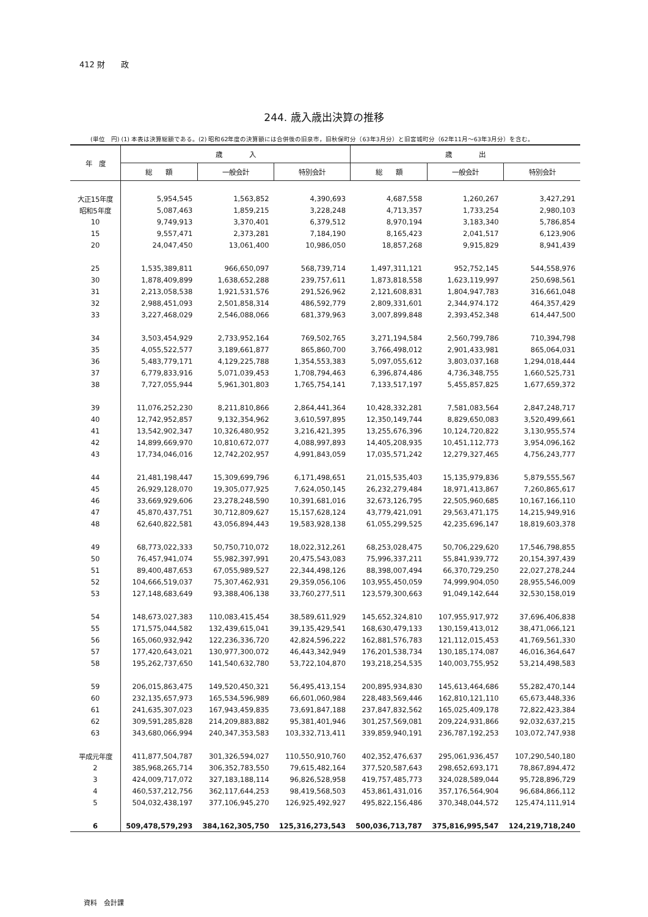412 財　　政
244. 歳入歳出決算の推移
(単位　円) (1) 本表は決算総額である。(2) 昭和62年度の決算額には合併後の旧泉市，旧秋保町分（63年3月分）と旧宮城町分（62年11月～63年3月分）を含む。
| 年 度 | 歳 入 | | | 歳 出 | | |
| --- | --- | --- | --- | --- | --- | --- |
| | 総 額 | 一般会計 | 特別会計 | 総 額 | 一般会計 | 特別会計 |
| 大正15年度 | 5,954,545 | 1,563,852 | 4,390,693 | 4,687,558 | 1,260,267 | 3,427,291 |
| 昭和5年度 | 5,087,463 | 1,859,215 | 3,228,248 | 4,713,357 | 1,733,254 | 2,980,103 |
| 10 | 9,749,913 | 3,370,401 | 6,379,512 | 8,970,194 | 3,183,340 | 5,786,854 |
| 15 | 9,557,471 | 2,373,281 | 7,184,190 | 8,165,423 | 2,041,517 | 6,123,906 |
| 20 | 24,047,450 | 13,061,400 | 10,986,050 | 18,857,268 | 9,915,829 | 8,941,439 |
| 25 | 1,535,389,811 | 966,650,097 | 568,739,714 | 1,497,311,121 | 952,752,145 | 544,558,976 |
| 30 | 1,878,409,899 | 1,638,652,288 | 239,757,611 | 1,873,818,558 | 1,623,119,997 | 250,698,561 |
| 31 | 2,213,058,538 | 1,921,531,576 | 291,526,962 | 2,121,608,831 | 1,804,947,783 | 316,661,048 |
| 32 | 2,988,451,093 | 2,501,858,314 | 486,592,779 | 2,809,331,601 | 2,344,974.172 | 464,357,429 |
| 33 | 3,227,468,029 | 2,546,088,066 | 681,379,963 | 3,007,899,848 | 2,393,452,348 | 614,447,500 |
| 34 | 3,503,454,929 | 2,733,952,164 | 769,502,765 | 3,271,194,584 | 2,560,799,786 | 710,394,798 |
| 35 | 4,055,522,577 | 3,189,661,877 | 865,860,700 | 3,766,498,012 | 2,901,433,981 | 865,064,031 |
| 36 | 5,483,779,171 | 4,129,225,788 | 1,354,553,383 | 5,097,055,612 | 3,803,037,168 | 1,294,018,444 |
| 37 | 6,779,833,916 | 5,071,039,453 | 1,708,794,463 | 6,396,874,486 | 4,736,348,755 | 1,660,525,731 |
| 38 | 7,727,055,944 | 5,961,301,803 | 1,765,754,141 | 7,133,517,197 | 5,455,857,825 | 1,677,659,372 |
| 39 | 11,076,252,230 | 8,211,810,866 | 2,864,441,364 | 10,428,332,281 | 7,581,083,564 | 2,847,248,717 |
| 40 | 12,742,952,857 | 9,132,354,962 | 3,610,597,895 | 12,350,149,744 | 8,829,650,083 | 3,520,499,661 |
| 41 | 13,542,902,347 | 10,326,480,952 | 3,216,421,395 | 13,255,676,396 | 10,124,720,822 | 3,130,955,574 |
| 42 | 14,899,669,970 | 10,810,672,077 | 4,088,997,893 | 14,405,208,935 | 10,451,112,773 | 3,954,096,162 |
| 43 | 17,734,046,016 | 12,742,202,957 | 4,991,843,059 | 17,035,571,242 | 12,279,327,465 | 4,756,243,777 |
| 44 | 21,481,198,447 | 15,309,699,796 | 6,171,498,651 | 21,015,535,403 | 15,135,979,836 | 5,879,555,567 |
| 45 | 26,929,128,070 | 19,305,077,925 | 7,624,050,145 | 26,232,279,484 | 18,971,413,867 | 7,260,865,617 |
| 46 | 33,669,929,606 | 23,278,248,590 | 10,391,681,016 | 32,673,126,795 | 22,505,960,685 | 10,167,166,110 |
| 47 | 45,870,437,751 | 30,712,809,627 | 15,157,628,124 | 43,779,421,091 | 29,563,471,175 | 14,215,949,916 |
| 48 | 62,640,822,581 | 43,056,894,443 | 19,583,928,138 | 61,055,299,525 | 42,235,696,147 | 18,819,603,378 |
| 49 | 68,773,022,333 | 50,750,710,072 | 18,022,312,261 | 68,253,028,475 | 50,706,229,620 | 17,546,798,855 |
| 50 | 76,457,941,074 | 55,982,397,991 | 20,475,543,083 | 75,996,337,211 | 55,841,939,772 | 20,154,397,439 |
| 51 | 89,400,487,653 | 67,055,989,527 | 22,344,498,126 | 88,398,007,494 | 66,370,729,250 | 22,027,278,244 |
| 52 | 104,666,519,037 | 75,307,462,931 | 29,359,056,106 | 103,955,450,059 | 74,999,904,050 | 28,955,546,009 |
| 53 | 127,148,683,649 | 93,388,406,138 | 33,760,277,511 | 123,579,300,663 | 91,049,142,644 | 32,530,158,019 |
| 54 | 148,673,027,383 | 110,083,415,454 | 38,589,611,929 | 145,652,324,810 | 107,955,917,972 | 37,696,406,838 |
| 55 | 171,575,044,582 | 132,439,615,041 | 39,135,429,541 | 168,630,479,133 | 130,159,413,012 | 38,471,066,121 |
| 56 | 165,060,932,942 | 122,236,336,720 | 42,824,596,222 | 162,881,576,783 | 121,112,015,453 | 41,769,561,330 |
| 57 | 177,420,643,021 | 130,977,300,072 | 46,443,342,949 | 176,201,538,734 | 130,185,174,087 | 46,016,364,647 |
| 58 | 195,262,737,650 | 141,540,632,780 | 53,722,104,870 | 193,218,254,535 | 140,003,755,952 | 53,214,498,583 |
| 59 | 206,015,863,475 | 149,520,450,321 | 56,495,413,154 | 200,895,934,830 | 145,613,464,686 | 55,282,470,144 |
| 60 | 232,135,657,973 | 165,534,596,989 | 66,601,060,984 | 228,483,569,446 | 162,810,121,110 | 65,673,448,336 |
| 61 | 241,635,307,023 | 167,943,459,835 | 73,691,847,188 | 237,847,832,562 | 165,025,409,178 | 72,822,423,384 |
| 62 | 309,591,285,828 | 214,209,883,882 | 95,381,401,946 | 301,257,569,081 | 209,224,931,866 | 92,032,637,215 |
| 63 | 343,680,066,994 | 240,347,353,583 | 103,332,713,411 | 339,859,940,191 | 236,787,192,253 | 103,072,747,938 |
| 平成元年度 | 411,877,504,787 | 301,326,594,027 | 110,550,910,760 | 402,352,476,637 | 295,061,936,457 | 107,290,540,180 |
| 2 | 385,968,265,714 | 306,352,783,550 | 79,615,482,164 | 377,520,587,643 | 298,652,693,171 | 78,867,894,472 |
| 3 | 424,009,717,072 | 327,183,188,114 | 96,826,528,958 | 419,757,485,773 | 324,028,589,044 | 95,728,896,729 |
| 4 | 460,537,212,756 | 362,117,644,253 | 98,419,568,503 | 453,861,431,016 | 357,176,564,904 | 96,684,866,112 |
| 5 | 504,032,438,197 | 377,106,945,270 | 126,925,492,927 | 495,822,156,486 | 370,348,044,572 | 125,474,111,914 |
| 6 | 509,478,579,293 | 384,162,305,750 | 125,316,273,543 | 500,036,713,787 | 375,816,995,547 | 124,219,718,240 |
資料　会計課